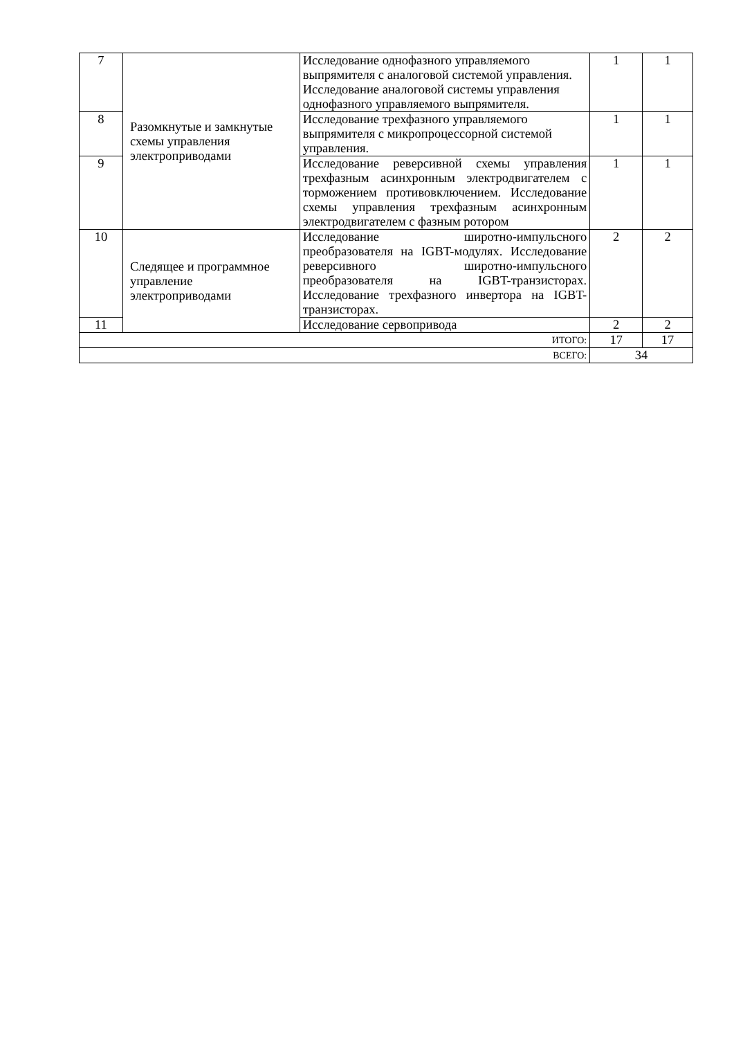| 7 | Разомкнутые и замкнутые схемы управления электроприводами | Исследование однофазного управляемого выпрямителя с аналоговой системой управления. Исследование аналоговой системы управления однофазного управляемого выпрямителя. | 1 | 1 |
| 8 | | Исследование трехфазного управляемого выпрямителя с микропроцессорной системой управления. | 1 | 1 |
| 9 | | Исследование реверсивной схемы управления трехфазным асинхронным электродвигателем с торможением противовключением. Исследование схемы управления трехфазным асинхронным электродвигателем с фазным ротором | 1 | 1 |
| 10 | Следящее и программное управление электроприводами | Исследование широтно-импульсного преобразователя на IGBT-модулях. Исследование реверсивного широтно-импульсного преобразователя на IGBT-транзисторах. Исследование трехфазного инвертора на IGBT-транзисторах. | 2 | 2 |
| 11 | | Исследование сервопривода | 2 | 2 |
| ИТОГО: | | | 17 | 17 |
| ВСЕГО: | | | 34 | |